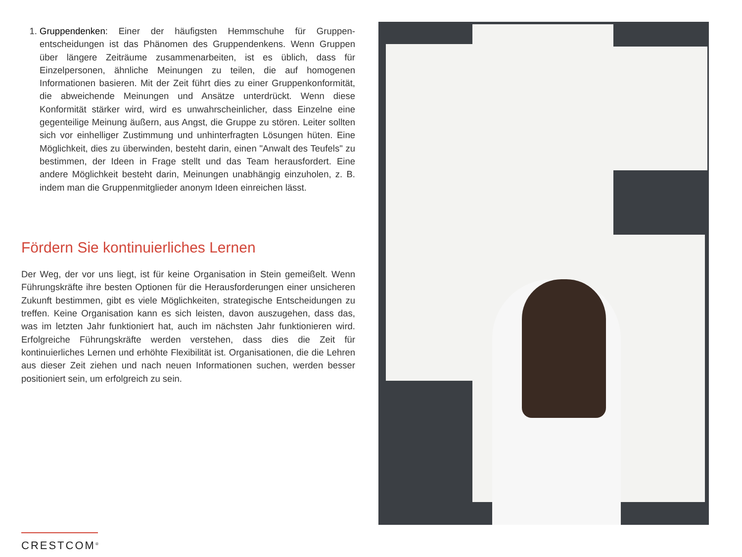1. Gruppendenken: Einer der häufigsten Hemmschuhe für Gruppen-entscheidungen ist das Phänomen des Gruppendenkens. Wenn Gruppen über längere Zeiträume zusammenarbeiten, ist es üblich, dass für Einzelpersonen, ähnliche Meinungen zu teilen, die auf homogenen Informationen basieren. Mit der Zeit führt dies zu einer Gruppenkonformität, die abweichende Meinungen und Ansätze unterdrückt. Wenn diese Konformität stärker wird, wird es unwahrscheinlicher, dass Einzelne eine gegenteilige Meinung äußern, aus Angst, die Gruppe zu stören. Leiter sollten sich vor einhelliger Zustimmung und unhinterfragten Lösungen hüten. Eine Möglichkeit, dies zu überwinden, besteht darin, einen "Anwalt des Teufels" zu bestimmen, der Ideen in Frage stellt und das Team herausfordert. Eine andere Möglichkeit besteht darin, Meinungen unabhängig einzuholen, z. B. indem man die Gruppenmitglieder anonym Ideen einreichen lässt.
Fördern Sie kontinuierliches Lernen
Der Weg, der vor uns liegt, ist für keine Organisation in Stein gemeißelt. Wenn Führungskräfte ihre besten Optionen für die Herausforderungen einer unsicheren Zukunft bestimmen, gibt es viele Möglichkeiten, strategische Entscheidungen zu treffen. Keine Organisation kann es sich leisten, davon auszugehen, dass das, was im letzten Jahr funktioniert hat, auch im nächsten Jahr funktionieren wird. Erfolgreiche Führungskräfte werden verstehen, dass dies die Zeit für kontinuierliches Lernen und erhöhte Flexibilität ist. Organisationen, die die Lehren aus dieser Zeit ziehen und nach neuen Informationen suchen, werden besser positioniert sein, um erfolgreich zu sein.
CRESTCOM<sup>®</sup>